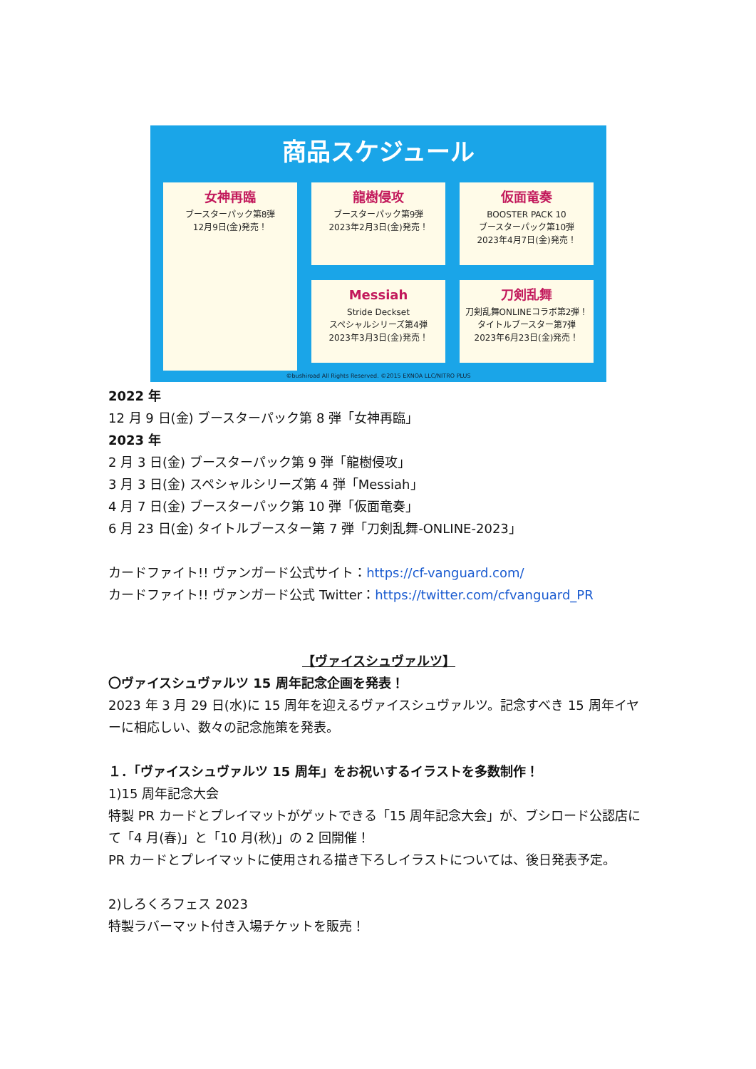商品スケジュール
女神再臨
ブースターパック第8弾
12月9日(金)発売！
龍樹侵攻
ブースターパック第9弾
2023年2月3日(金)発売！
仮面竜奏
BOOSTER PACK 10
ブースターパック第10弾
2023年4月7日(金)発売！
Messiah
Stride Deckset
スペシャルシリーズ第4弾
2023年3月3日(金)発売！
刀剣乱舞
刀剣乱舞ONLINEコラボ第2弾！
タイトルブースター第7弾
2023年6月23日(金)発売！
©bushiroad All Rights Reserved. ©2015 EXNOA LLC/NITRO PLUS
2022 年
12 月 9 日(金) ブースターパック第 8 弾「女神再臨」
2023 年
2 月 3 日(金) ブースターパック第 9 弾「龍樹侵攻」
3 月 3 日(金) スペシャルシリーズ第 4 弾「Messiah」
4 月 7 日(金) ブースターパック第 10 弾「仮面竜奏」
6 月 23 日(金) タイトルブースター第 7 弾「刀剣乱舞-ONLINE-2023」
カードファイト!! ヴァンガード公式サイト：https://cf-vanguard.com/
カードファイト!! ヴァンガード公式 Twitter：https://twitter.com/cfvanguard_PR
【ヴァイスシュヴァルツ】
〇ヴァイスシュヴァルツ 15 周年記念企画を発表！
2023 年 3 月 29 日(水)に 15 周年を迎えるヴァイスシュヴァルツ。記念すべき 15 周年イヤーに相応しい、数々の記念施策を発表。
１．「ヴァイスシュヴァルツ 15 周年」をお祝いするイラストを多数制作！
1)15 周年記念大会
特製 PR カードとプレイマットがゲットできる「15 周年記念大会」が、ブシロード公認店にて「4 月(春)」と「10 月(秋)」の 2 回開催！
PR カードとプレイマットに使用される描き下ろしイラストについては、後日発表予定。
2)しろくろフェス 2023
特製ラバーマット付き入場チケットを販売！